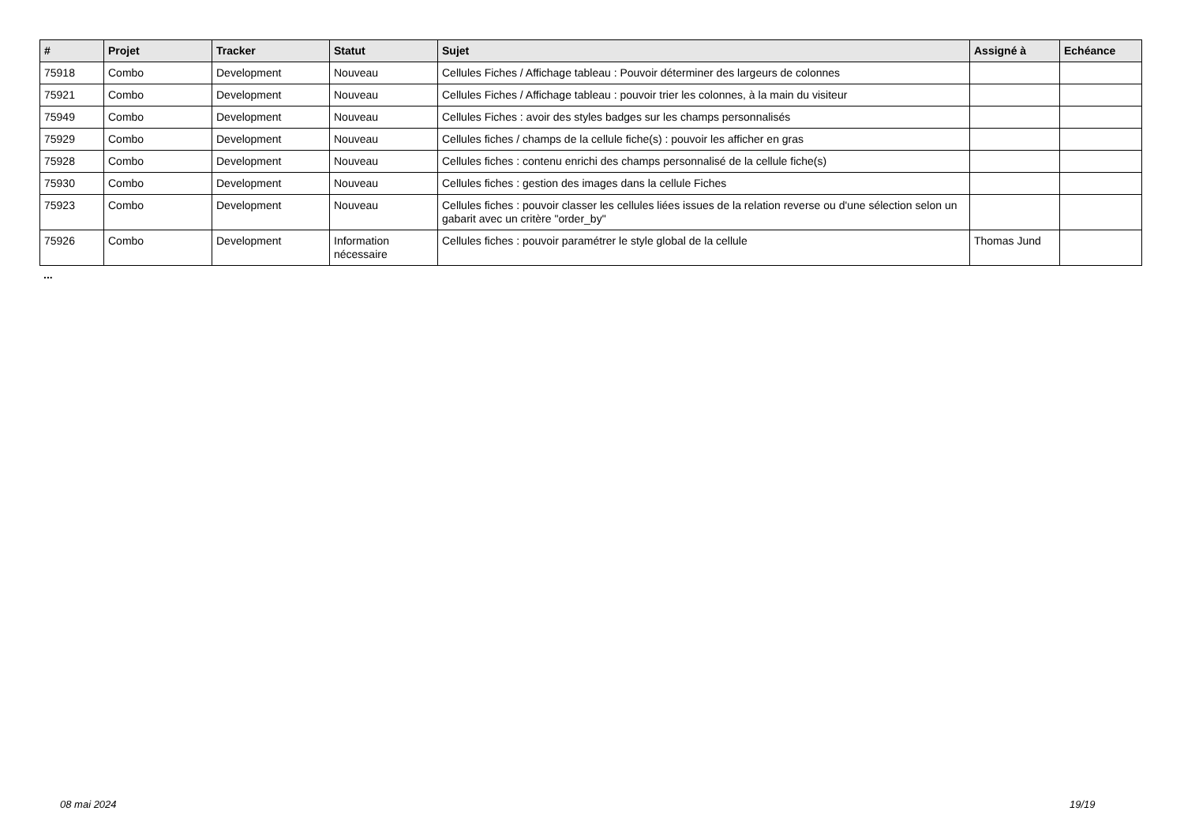| # | Projet | Tracker | Statut | Sujet | Assigné à | Echéance |
| --- | --- | --- | --- | --- | --- | --- |
| 75918 | Combo | Development | Nouveau | Cellules Fiches / Affichage tableau : Pouvoir déterminer des largeurs de colonnes | | |
| 75921 | Combo | Development | Nouveau | Cellules Fiches / Affichage tableau : pouvoir trier les colonnes, à la main du visiteur | | |
| 75949 | Combo | Development | Nouveau | Cellules Fiches : avoir des styles badges sur les champs personnalisés | | |
| 75929 | Combo | Development | Nouveau | Cellules fiches / champs de la cellule fiche(s) : pouvoir les afficher en gras | | |
| 75928 | Combo | Development | Nouveau | Cellules fiches : contenu enrichi des champs personnalisé de la cellule fiche(s) | | |
| 75930 | Combo | Development | Nouveau | Cellules fiches : gestion des images dans la cellule Fiches | | |
| 75923 | Combo | Development | Nouveau | Cellules fiches : pouvoir classer les cellules liées issues de la relation reverse ou d'une sélection selon un gabarit avec un critère "order_by" | | |
| 75926 | Combo | Development | Information nécessaire | Cellules fiches : pouvoir paramétrer le style global de la cellule | Thomas Jund | |
...
08 mai 2024 19/19